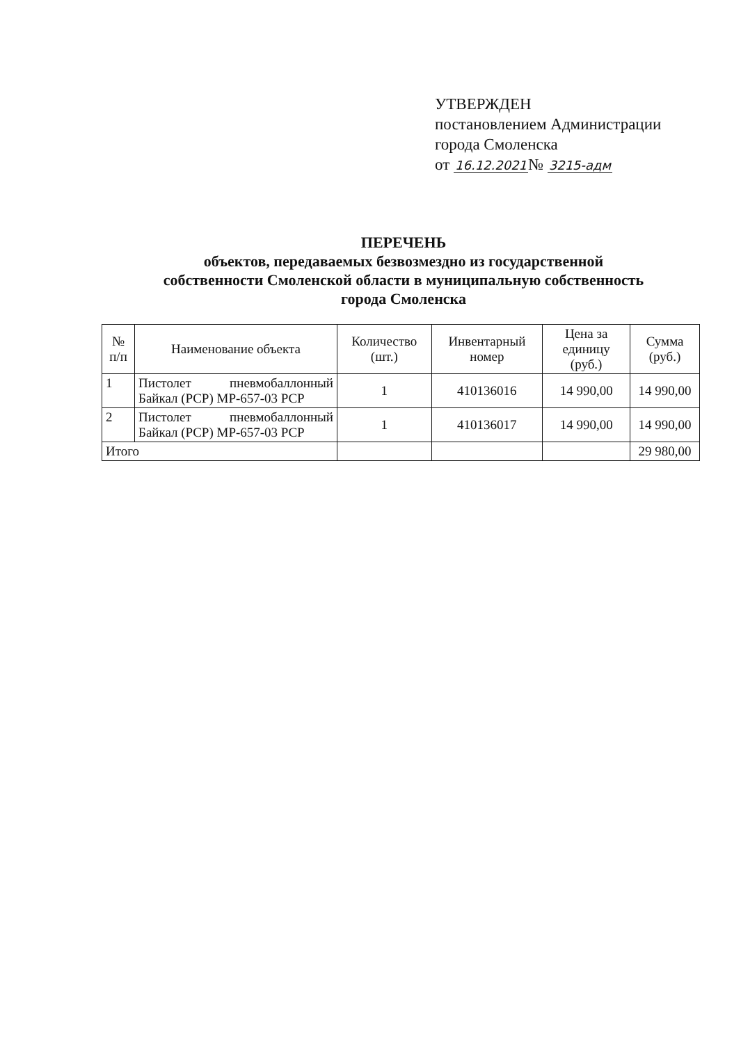УТВЕРЖДЕН
постановлением Администрации
города Смоленска
от 16.12.2021№ 3215-адм
ПЕРЕЧЕНЬ
объектов, передаваемых безвозмездно из государственной
собственности Смоленской области в муниципальную собственность
города Смоленска
| № п/п | Наименование объекта | Количество (шт.) | Инвентарный номер | Цена за единицу (руб.) | Сумма (руб.) |
| --- | --- | --- | --- | --- | --- |
| 1 | Пистолет пневмобаллонный Байкал (PCP) МР-657-03 PCP | 1 | 410136016 | 14 990,00 | 14 990,00 |
| 2 | Пистолет пневмобаллонный Байкал (PCP) МР-657-03 PCP | 1 | 410136017 | 14 990,00 | 14 990,00 |
| Итого | | | | | 29 980,00 |